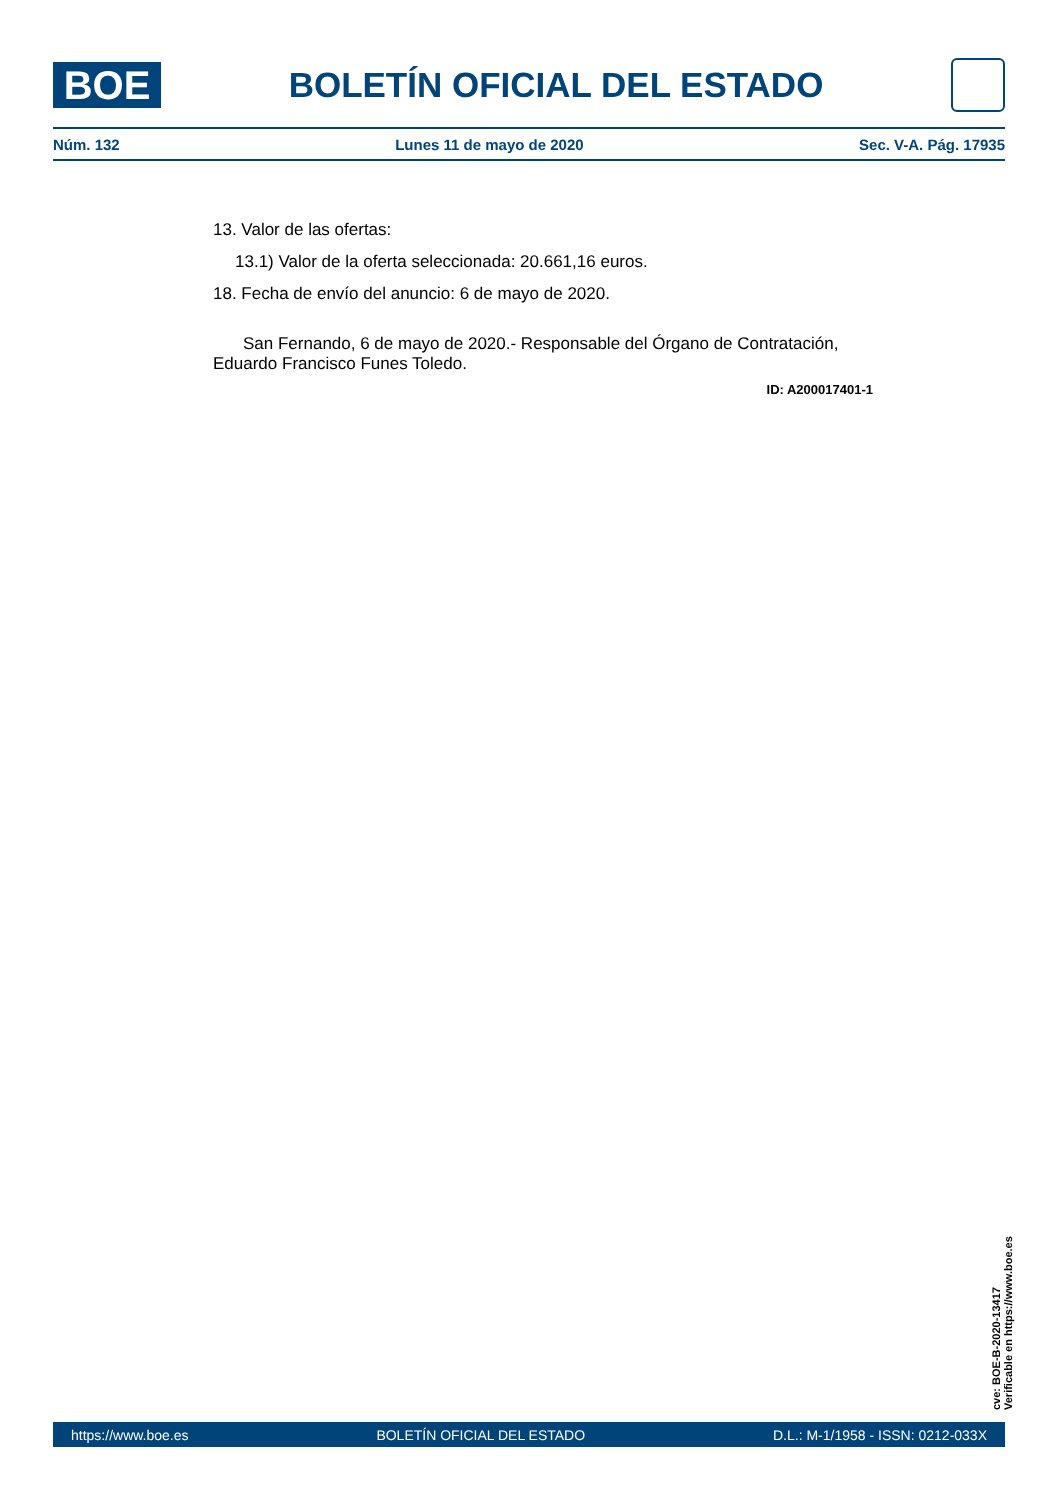BOE
BOLETÍN OFICIAL DEL ESTADO
Núm. 132 Lunes 11 de mayo de 2020 Sec. V-A. Pág. 17935
13. Valor de las ofertas:
13.1) Valor de la oferta seleccionada: 20.661,16 euros.
18. Fecha de envío del anuncio: 6 de mayo de 2020.
San Fernando, 6 de mayo de 2020.- Responsable del Órgano de Contratación, Eduardo Francisco Funes Toledo.
ID: A200017401-1
cve: BOE-B-2020-13417
Verificable en https://www.boe.es
https://www.boe.es BOLETÍN OFICIAL DEL ESTADO D.L.: M-1/1958 - ISSN: 0212-033X